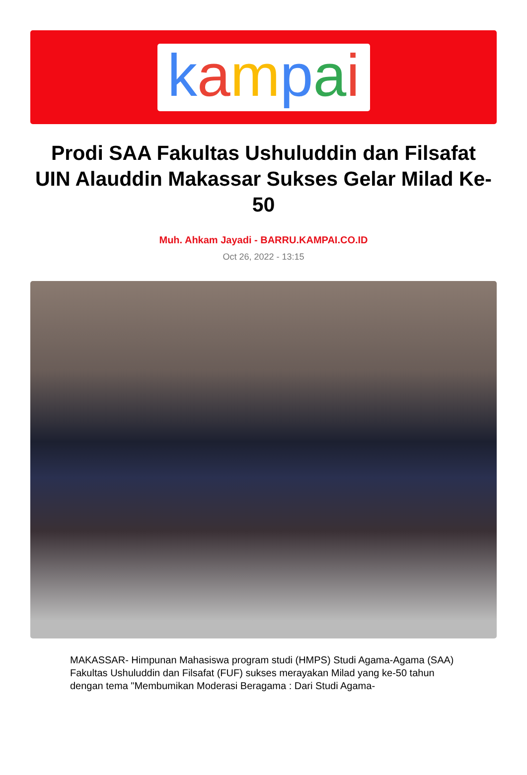kampai
Prodi SAA Fakultas Ushuluddin dan Filsafat UIN Alauddin Makassar Sukses Gelar Milad Ke-50
Muh. Ahkam Jayadi - BARRU.KAMPAI.CO.ID
Oct 26, 2022 - 13:15
MAKASSAR- Himpunan Mahasiswa program studi (HMPS) Studi Agama-Agama (SAA) Fakultas Ushuluddin dan Filsafat (FUF) sukses merayakan Milad yang ke-50 tahun dengan tema "Membumikan Moderasi Beragama : Dari Studi Agama-